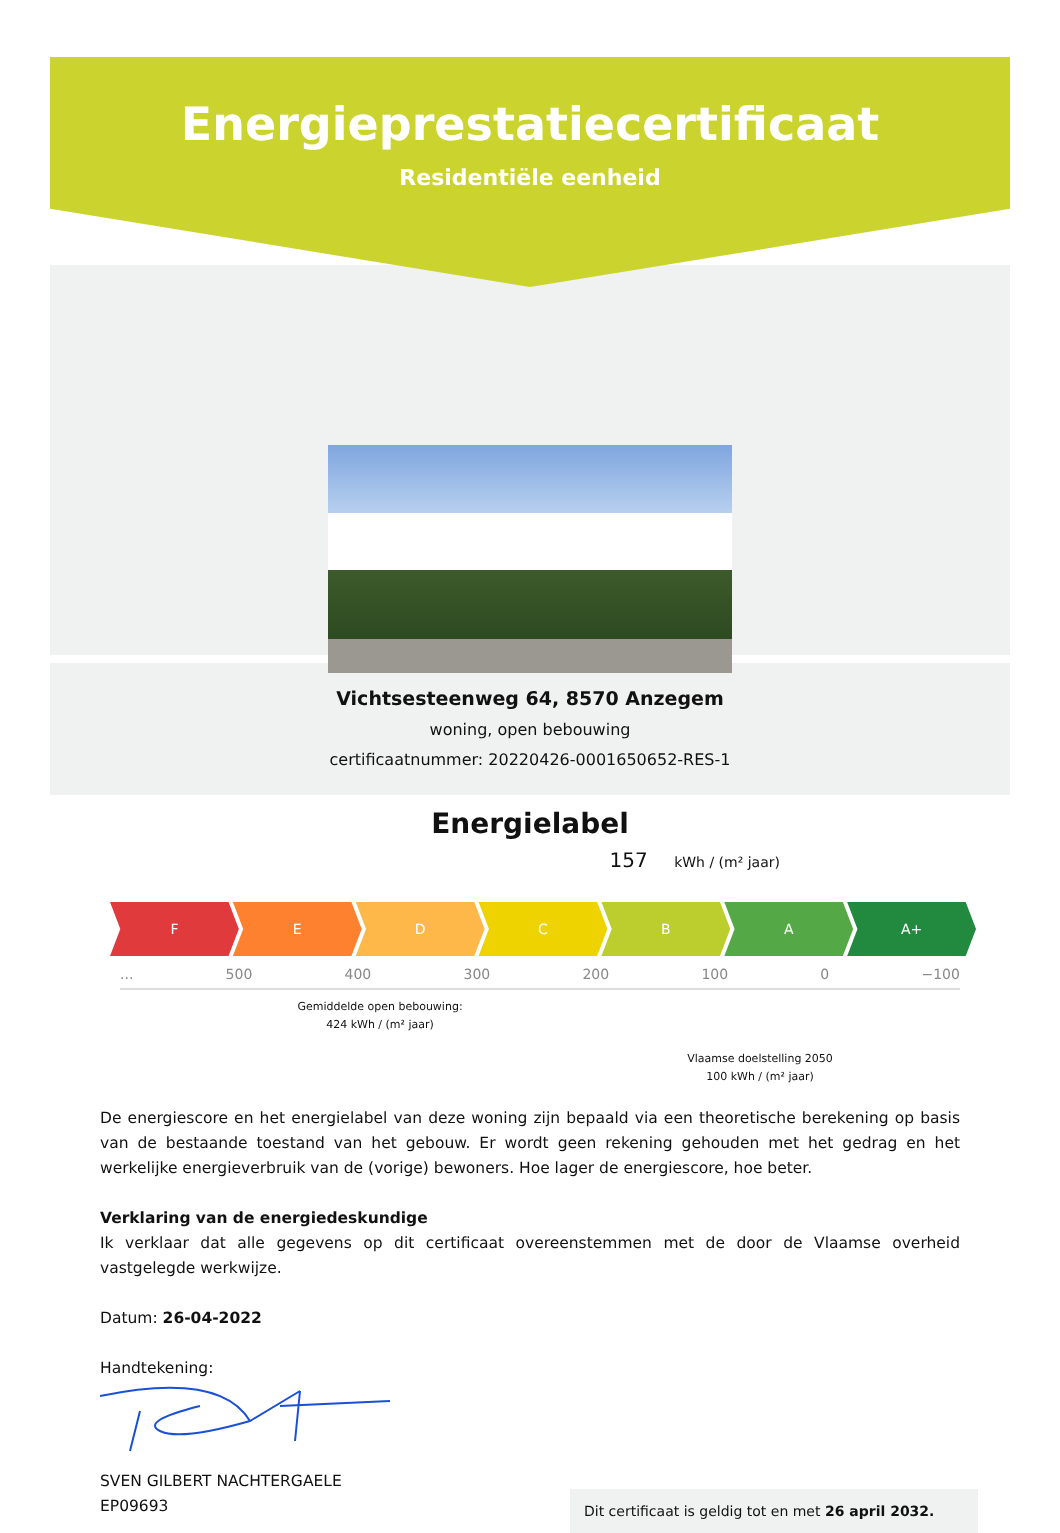Energieprestatiecertificaat
Residentiële eenheid
Vichtsesteenweg 64, 8570 Anzegem
woning, open bebouwing
certificaatnummer: 20220426-0001650652-RES-1
Energielabel
157 kWh / (m² jaar)
F E D C B A A+
... 500 400 300 200 100 0 −100
Gemiddelde open bebouwing:
424 kWh / (m² jaar)
Vlaamse doelstelling 2050
100 kWh / (m² jaar)
De energiescore en het energielabel van deze woning zijn bepaald via een theoretische berekening op basis van de bestaande toestand van het gebouw. Er wordt geen rekening gehouden met het gedrag en het werkelijke energieverbruik van de (vorige) bewoners. Hoe lager de energiescore, hoe beter.
Verklaring van de energiedeskundige
Ik verklaar dat alle gegevens op dit certificaat overeenstemmen met de door de Vlaamse overheid vastgelegde werkwijze.
Datum: 26-04-2022
Handtekening:
SVEN GILBERT NACHTERGAELE
EP09693
Dit certificaat is geldig tot en met 26 april 2032.